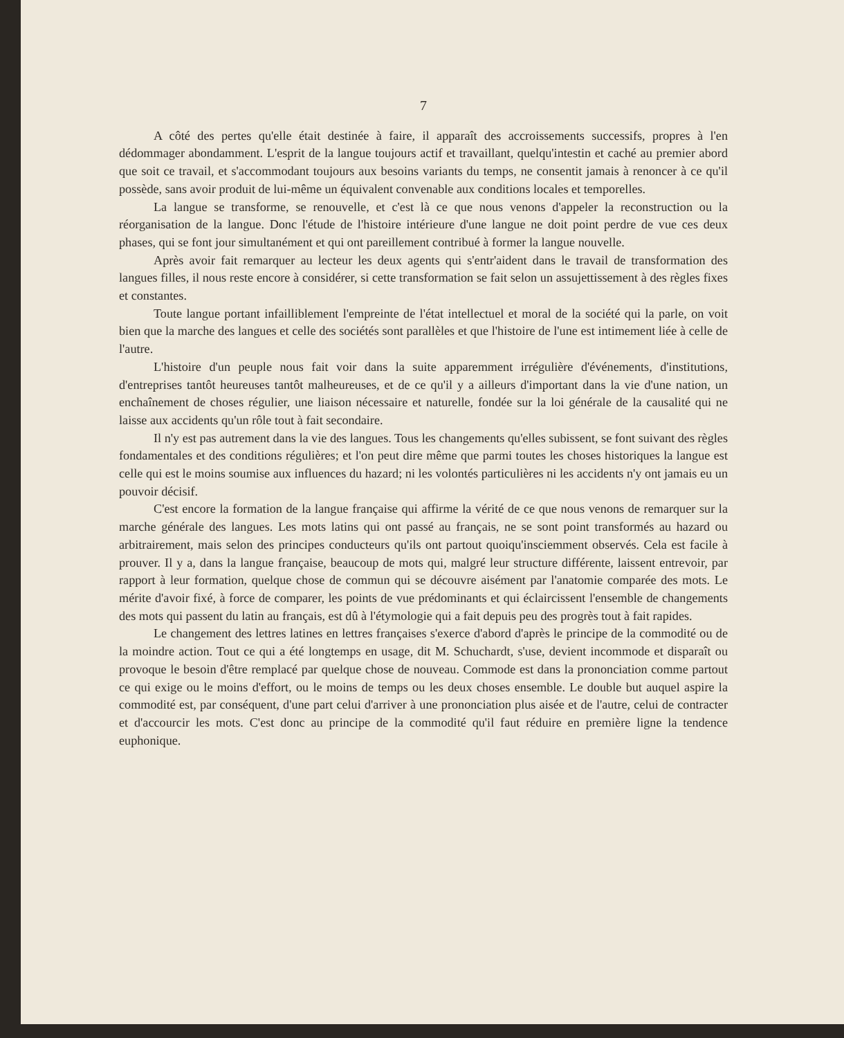7
A côté des pertes qu'elle était destinée à faire, il apparaît des accroissements successifs, propres à l'en dédommager abondamment. L'esprit de la langue toujours actif et travaillant, quelqu'intestin et caché au premier abord que soit ce travail, et s'accommodant toujours aux besoins variants du temps, ne consentit jamais à renoncer à ce qu'il possède, sans avoir produit de lui-même un équivalent convenable aux conditions locales et temporelles.
La langue se transforme, se renouvelle, et c'est là ce que nous venons d'appeler la reconstruction ou la réorganisation de la langue. Donc l'étude de l'histoire intérieure d'une langue ne doit point perdre de vue ces deux phases, qui se font jour simultanément et qui ont pareillement contribué à former la langue nouvelle.
Après avoir fait remarquer au lecteur les deux agents qui s'entr'aident dans le travail de transformation des langues filles, il nous reste encore à considérer, si cette transformation se fait selon un assujettissement à des règles fixes et constantes.
Toute langue portant infailliblement l'empreinte de l'état intellectuel et moral de la société qui la parle, on voit bien que la marche des langues et celle des sociétés sont parallèles et que l'histoire de l'une est intimement liée à celle de l'autre.
L'histoire d'un peuple nous fait voir dans la suite apparemment irrégulière d'événements, d'institutions, d'entreprises tantôt heureuses tantôt malheureuses, et de ce qu'il y a ailleurs d'important dans la vie d'une nation, un enchaînement de choses régulier, une liaison nécessaire et naturelle, fondée sur la loi générale de la causalité qui ne laisse aux accidents qu'un rôle tout à fait secondaire.
Il n'y est pas autrement dans la vie des langues. Tous les changements qu'elles subissent, se font suivant des règles fondamentales et des conditions régulières; et l'on peut dire même que parmi toutes les choses historiques la langue est celle qui est le moins soumise aux influences du hazard; ni les volontés particulières ni les accidents n'y ont jamais eu un pouvoir décisif.
C'est encore la formation de la langue française qui affirme la vérité de ce que nous venons de remarquer sur la marche générale des langues. Les mots latins qui ont passé au français, ne se sont point transformés au hazard ou arbitrairement, mais selon des principes conducteurs qu'ils ont partout quoiqu'insciemment observés. Cela est facile à prouver. Il y a, dans la langue française, beaucoup de mots qui, malgré leur structure différente, laissent entrevoir, par rapport à leur formation, quelque chose de commun qui se découvre aisément par l'anatomie comparée des mots. Le mérite d'avoir fixé, à force de comparer, les points de vue prédominants et qui éclaircissent l'ensemble de changements des mots qui passent du latin au français, est dû à l'étymologie qui a fait depuis peu des progrès tout à fait rapides.
Le changement des lettres latines en lettres françaises s'exerce d'abord d'après le principe de la commodité ou de la moindre action. Tout ce qui a été longtemps en usage, dit M. Schuchardt, s'use, devient incommode et disparaît ou provoque le besoin d'être remplacé par quelque chose de nouveau. Commode est dans la prononciation comme partout ce qui exige ou le moins d'effort, ou le moins de temps ou les deux choses ensemble. Le double but auquel aspire la commodité est, par conséquent, d'une part celui d'arriver à une prononciation plus aisée et de l'autre, celui de contracter et d'accourcir les mots. C'est donc au principe de la commodité qu'il faut réduire en première ligne la tendence euphonique.